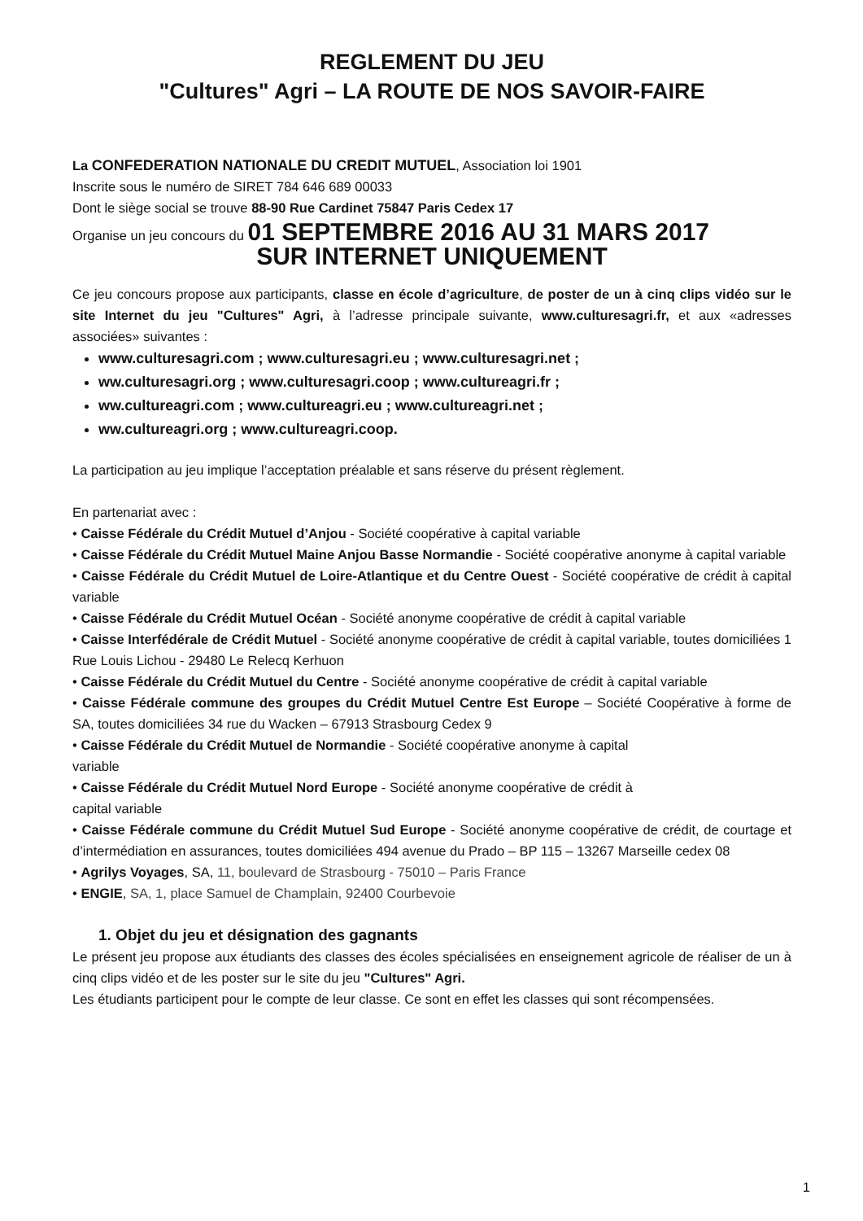REGLEMENT DU JEU
"Cultures" Agri – LA ROUTE DE NOS SAVOIR-FAIRE
La CONFEDERATION NATIONALE DU CREDIT MUTUEL, Association loi 1901
Inscrite sous le numéro de SIRET 784 646 689 00033
Dont le siège social se trouve 88-90 Rue Cardinet 75847 Paris Cedex 17
Organise un jeu concours du 01 SEPTEMBRE 2016 AU 31 MARS 2017
SUR INTERNET UNIQUEMENT
Ce jeu concours propose aux participants, classe en école d’agriculture, de poster de un à cinq clips vidéo sur le site Internet du jeu "Cultures" Agri, à l’adresse principale suivante, www.culturesagri.fr, et aux «adresses associées» suivantes :
www.culturesagri.com ; www.culturesagri.eu ; www.culturesagri.net ;
ww.culturesagri.org ; www.culturesagri.coop ; www.cultureagri.fr ;
ww.cultureagri.com ; www.cultureagri.eu ; www.cultureagri.net ;
ww.cultureagri.org ; www.cultureagri.coop.
La participation au jeu implique l’acceptation préalable et sans réserve du présent règlement.
En partenariat avec :
• Caisse Fédérale du Crédit Mutuel d’Anjou - Société coopérative à capital variable
• Caisse Fédérale du Crédit Mutuel Maine Anjou Basse Normandie - Société coopérative anonyme à capital variable
• Caisse Fédérale du Crédit Mutuel de Loire-Atlantique et du Centre Ouest - Société coopérative de crédit à capital variable
• Caisse Fédérale du Crédit Mutuel Océan - Société anonyme coopérative de crédit à capital variable
• Caisse Interfédérale de Crédit Mutuel - Société anonyme coopérative de crédit à capital variable, toutes domiciliées 1 Rue Louis Lichou - 29480 Le Relecq Kerhuon
• Caisse Fédérale du Crédit Mutuel du Centre - Société anonyme coopérative de crédit à capital variable
• Caisse Fédérale commune des groupes du Crédit Mutuel Centre Est Europe – Société Coopérative à forme de SA, toutes domiciliées 34 rue du Wacken – 67913 Strasbourg Cedex 9
• Caisse Fédérale du Crédit Mutuel de Normandie - Société coopérative anonyme à capital
variable
• Caisse Fédérale du Crédit Mutuel Nord Europe - Société anonyme coopérative de crédit à
capital variable
• Caisse Fédérale commune du Crédit Mutuel Sud Europe - Société anonyme coopérative de crédit, de courtage et d’intermédiation en assurances, toutes domiciliées 494 avenue du Prado – BP 115 – 13267 Marseille cedex 08
• Agrilys Voyages, SA, 11, boulevard de Strasbourg - 75010 – Paris France
• ENGIE, SA, 1, place Samuel de Champlain, 92400 Courbevoie
1. Objet du jeu et désignation des gagnants
Le présent jeu propose aux étudiants des classes des écoles spécialisées en enseignement agricole de réaliser de un à cinq clips vidéo et de les poster sur le site du jeu "Cultures" Agri.
Les étudiants participent pour le compte de leur classe. Ce sont en effet les classes qui sont récompensées.
1